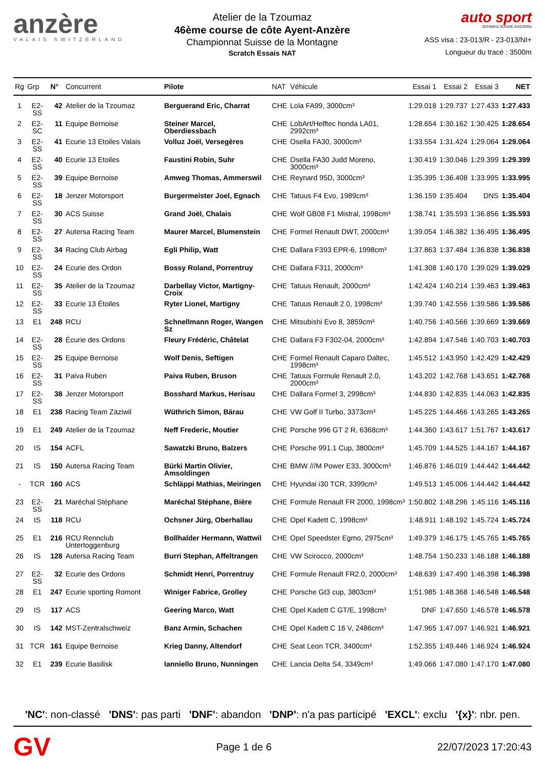anzère
VALAIS SWITZERLAND
Atelier de la Tzoumaz
46ème course de côte Ayent-Anzère
Championnat Suisse de la Montagne
Scratch Essais NAT
auto sport
SCHWEIZ.SUISSE.SVIZZERA
ASS visa : 23-013/R - 23-013/NI+
Longueur du tracé : 3500m
| Rg | Grp | N° | Concurrent | Pilote | NAT | Véhicule | Essai 1 | Essai 2 | Essai 3 | NET |
| --- | --- | --- | --- | --- | --- | --- | --- | --- | --- | --- |
| 1 | E2-SS | 42 | Atelier de la Tzoumaz | Berguerand Eric, Charrat | CHE | Lola FA99, 3000cm³ | 1:29.018 | 1:29.737 | 1:27.433 | 1:27.433 |
| 2 | E2-SC | 11 | Equipe Bernoise | Steiner Marcel, Oberdiessbach | CHE | LobArt/Helftec honda LA01, 2992cm³ | 1:28.654 | 1:30.162 | 1:30.425 | 1:28.654 |
| 3 | E2-SS | 41 | Ecurie 13 Etoiles Valais | Volluz Joël, Versegères | CHE | Osella FA30, 3000cm³ | 1:33.554 | 1:31.424 | 1:29.064 | 1:29.064 |
| 4 | E2-SS | 40 | Ecurie 13 Etoiles | Faustini Robin, Suhr | CHE | Osella FA30 Judd Moreno, 3000cm³ | 1:30.419 | 1:30.046 | 1:29.399 | 1:29.399 |
| 5 | E2-SS | 39 | Equipe Bernoise | Amweg Thomas, Ammerswil | CHE | Reynard 95D, 3000cm³ | 1:35.395 | 1:36.408 | 1:33.995 | 1:33.995 |
| 6 | E2-SS | 18 | Jenzer Motorsport | Burgermeister Joel, Egnach | CHE | Tatuus F4 Evo, 1989cm³ | 1:36.159 | 1:35.404 | DNS | 1:35.404 |
| 7 | E2-SS | 30 | ACS Suisse | Grand Joël, Chalais | CHE | Wolf GB08 F1 Mistral, 1998cm³ | 1:38.741 | 1:35.593 | 1:36.856 | 1:35.593 |
| 8 | E2-SS | 27 | Autersa Racing Team | Maurer Marcel, Blumenstein | CHE | Formel Renault DWT, 2000cm³ | 1:39.054 | 1:46.382 | 1:36.495 | 1:36.495 |
| 9 | E2-SS | 34 | Racing Club Airbag | Egli Philip, Watt | CHE | Dallara F393 EPR-6, 1998cm³ | 1:37.863 | 1:37.484 | 1:36.838 | 1:36.838 |
| 10 | E2-SS | 24 | Ecurie des Ordon | Bossy Roland, Porrentruy | CHE | Dallara F311, 2000cm³ | 1:41.308 | 1:40.170 | 1:39.029 | 1:39.029 |
| 11 | E2-SS | 35 | Atelier de la Tzoumaz | Darbellay Victor, Martigny-Croix | CHE | Tatuus Renault, 2000cm³ | 1:42.424 | 1:40.214 | 1:39.463 | 1:39.463 |
| 12 | E2-SS | 33 | Ecurie 13 Étoiles | Ryter Lionel, Martigny | CHE | Tatuus Renault 2.0, 1998cm³ | 1:39.740 | 1:42.556 | 1:39.586 | 1:39.586 |
| 13 | E1 | 248 | RCU | Schnellmann Roger, Wangen Sz | CHE | Mitsubishi Evo 8, 3859cm³ | 1:40.756 | 1:40.566 | 1:39.669 | 1:39.669 |
| 14 | E2-SS | 28 | Écurie des Ordons | Fleury Frédéric, Châtelat | CHE | Dallara F3 F302-04, 2000cm³ | 1:42.894 | 1:47.546 | 1:40.703 | 1:40.703 |
| 15 | E2-SS | 25 | Equipe Bernoise | Wolf Denis, Seftigen | CHE | Formel Renault Caparo Daltec, 1998cm³ | 1:45.512 | 1:43.950 | 1:42.429 | 1:42.429 |
| 16 | E2-SS | 31 | Paiva Ruben | Paiva Ruben, Bruson | CHE | Tatuus Formule Renault 2.0, 2000cm³ | 1:43.202 | 1:42.768 | 1:43.651 | 1:42.768 |
| 17 | E2-SS | 38 | Jenzer Motorsport | Bosshard Markus, Herisau | CHE | Dallara Formel 3, 2998cm³ | 1:44.830 | 1:42.835 | 1:44.063 | 1:42.835 |
| 18 | E1 | 238 | Racing Team Zäziwil | Wüthrich Simon, Bärau | CHE | VW Golf II Turbo, 3373cm³ | 1:45.225 | 1:44.466 | 1:43.265 | 1:43.265 |
| 19 | E1 | 249 | Atelier de la Tzoumaz | Neff Frederic, Moutier | CHE | Porsche 996 GT 2 R, 6368cm³ | 1:44.360 | 1:43.617 | 1:51.767 | 1:43.617 |
| 20 | IS | 154 | ACFL | Sawatzki Bruno, Balzers | CHE | Porsche 991.1 Cup, 3800cm³ | 1:45.709 | 1:44.525 | 1:44.167 | 1:44.167 |
| 21 | IS | 150 | Autersa Racing Team | Bürki Martin Olivier, Amsoldingen | CHE | BMW ///M Power E33, 3000cm³ | 1:46.876 | 1:46.019 | 1:44.442 | 1:44.442 |
| - | TCR | 160 | ACS | Schläppi Mathias, Meiringen | CHE | Hyundai i30 TCR, 3399cm³ | 1:49.513 | 1:45.006 | 1:44.442 | 1:44.442 |
| 23 | E2-SS | 21 | Maréchal Stéphane | Maréchal Stéphane, Bière | CHE | Formule Renault FR 2000, 1998cm³ | 1:50.802 | 1:48.296 | 1:45.116 | 1:45.116 |
| 24 | IS | 118 | RCU | Ochsner Jürg, Oberhallau | CHE | Opel Kadett C, 1998cm³ | 1:48.911 | 1:48.192 | 1:45.724 | 1:45.724 |
| 25 | E1 | 216 | RCU Rennclub Untertoggenburg | Bollhalder Hermann, Wattwil | CHE | Opel Speedster Egmo, 2975cm³ | 1:49.379 | 1:46.175 | 1:45.765 | 1:45.765 |
| 26 | IS | 128 | Autersa Racing Team | Burri Stephan, Affeltrangen | CHE | VW Scirocco, 2000cm³ | 1:48.754 | 1:50.233 | 1:46.188 | 1:46.188 |
| 27 | E2-SS | 32 | Ecurie des Ordons | Schmidt Henri, Porrentruy | CHE | Formule Renault FR2.0, 2000cm³ | 1:48.639 | 1:47.490 | 1:46.398 | 1:46.398 |
| 28 | E1 | 247 | Ecurie sporting Romont | Winiger Fabrice, Grolley | CHE | Porsche Gt3 cup, 3803cm³ | 1:51.985 | 1:48.368 | 1:46.548 | 1:46.548 |
| 29 | IS | 117 | ACS | Geering Marco, Watt | CHE | Opel Kadett C GT/E, 1998cm³ | DNF | 1:47.650 | 1:46.578 | 1:46.578 |
| 30 | IS | 142 | MST-Zentralschweiz | Banz Armin, Schachen | CHE | Opel Kadett C 16 V, 2486cm³ | 1:47.965 | 1:47.097 | 1:46.921 | 1:46.921 |
| 31 | TCR | 161 | Equipe Bernoise | Krieg Danny, Altendorf | CHE | Seat Leon TCR, 3400cm³ | 1:52.355 | 1:49.446 | 1:46.924 | 1:46.924 |
| 32 | E1 | 239 | Ecurie Basilisk | Ianniello Bruno, Nunningen | CHE | Lancia Delta S4, 3349cm³ | 1:49.066 | 1:47.080 | 1:47.170 | 1:47.080 |
'NC': non-classé 'DNS': pas parti 'DNF': abandon 'DNP': n'a pas participé 'EXCL': exclu '{x}': nbr. pen.
GV Page 1 de 6 22/07/2023 17:20:43